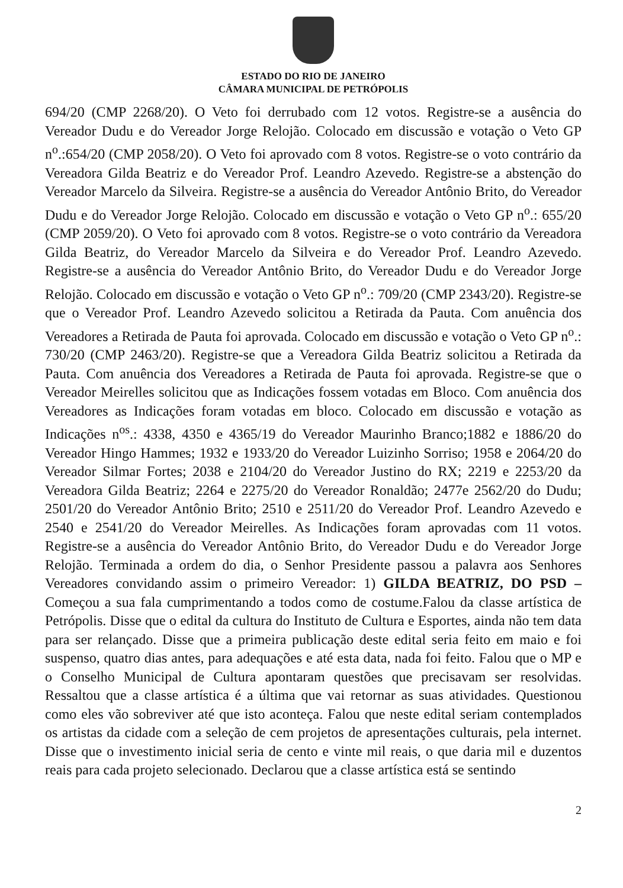ESTADO DO RIO DE JANEIRO
CÂMARA MUNICIPAL DE PETRÓPOLIS
694/20 (CMP 2268/20). O Veto foi derrubado com 12 votos. Registre-se a ausência do Vereador Dudu e do Vereador Jorge Relojão. Colocado em discussão e votação o Veto GP n<sup>o</sup>.:654/20 (CMP 2058/20). O Veto foi aprovado com 8 votos. Registre-se o voto contrário da Vereadora Gilda Beatriz e do Vereador Prof. Leandro Azevedo. Registre-se a abstenção do Vereador Marcelo da Silveira. Registre-se a ausência do Vereador Antônio Brito, do Vereador Dudu e do Vereador Jorge Relojão. Colocado em discussão e votação o Veto GP n<sup>o</sup>.: 655/20 (CMP 2059/20). O Veto foi aprovado com 8 votos. Registre-se o voto contrário da Vereadora Gilda Beatriz, do Vereador Marcelo da Silveira e do Vereador Prof. Leandro Azevedo. Registre-se a ausência do Vereador Antônio Brito, do Vereador Dudu e do Vereador Jorge Relojão. Colocado em discussão e votação o Veto GP n<sup>o</sup>.: 709/20 (CMP 2343/20). Registre-se que o Vereador Prof. Leandro Azevedo solicitou a Retirada da Pauta. Com anuência dos Vereadores a Retirada de Pauta foi aprovada. Colocado em discussão e votação o Veto GP n<sup>o</sup>.: 730/20 (CMP 2463/20). Registre-se que a Vereadora Gilda Beatriz solicitou a Retirada da Pauta. Com anuência dos Vereadores a Retirada de Pauta foi aprovada. Registre-se que o Vereador Meirelles solicitou que as Indicações fossem votadas em Bloco. Com anuência dos Vereadores as Indicações foram votadas em bloco. Colocado em discussão e votação as Indicações n<sup>os</sup>.: 4338, 4350 e 4365/19 do Vereador Maurinho Branco;1882 e 1886/20 do Vereador Hingo Hammes; 1932 e 1933/20 do Vereador Luizinho Sorriso; 1958 e 2064/20 do Vereador Silmar Fortes; 2038 e 2104/20 do Vereador Justino do RX; 2219 e 2253/20 da Vereadora Gilda Beatriz; 2264 e 2275/20 do Vereador Ronaldão; 2477e 2562/20 do Dudu; 2501/20 do Vereador Antônio Brito; 2510 e 2511/20 do Vereador Prof. Leandro Azevedo e 2540 e 2541/20 do Vereador Meirelles. As Indicações foram aprovadas com 11 votos. Registre-se a ausência do Vereador Antônio Brito, do Vereador Dudu e do Vereador Jorge Relojão. Terminada a ordem do dia, o Senhor Presidente passou a palavra aos Senhores Vereadores convidando assim o primeiro Vereador: 1) GILDA BEATRIZ, DO PSD – Começou a sua fala cumprimentando a todos como de costume.Falou da classe artística de Petrópolis. Disse que o edital da cultura do Instituto de Cultura e Esportes, ainda não tem data para ser relançado. Disse que a primeira publicação deste edital seria feito em maio e foi suspenso, quatro dias antes, para adequações e até esta data, nada foi feito. Falou que o MP e o Conselho Municipal de Cultura apontaram questões que precisavam ser resolvidas. Ressaltou que a classe artística é a última que vai retornar as suas atividades. Questionou como eles vão sobreviver até que isto aconteça. Falou que neste edital seriam contemplados os artistas da cidade com a seleção de cem projetos de apresentações culturais, pela internet. Disse que o investimento inicial seria de cento e vinte mil reais, o que daria mil e duzentos reais para cada projeto selecionado. Declarou que a classe artística está se sentindo
2